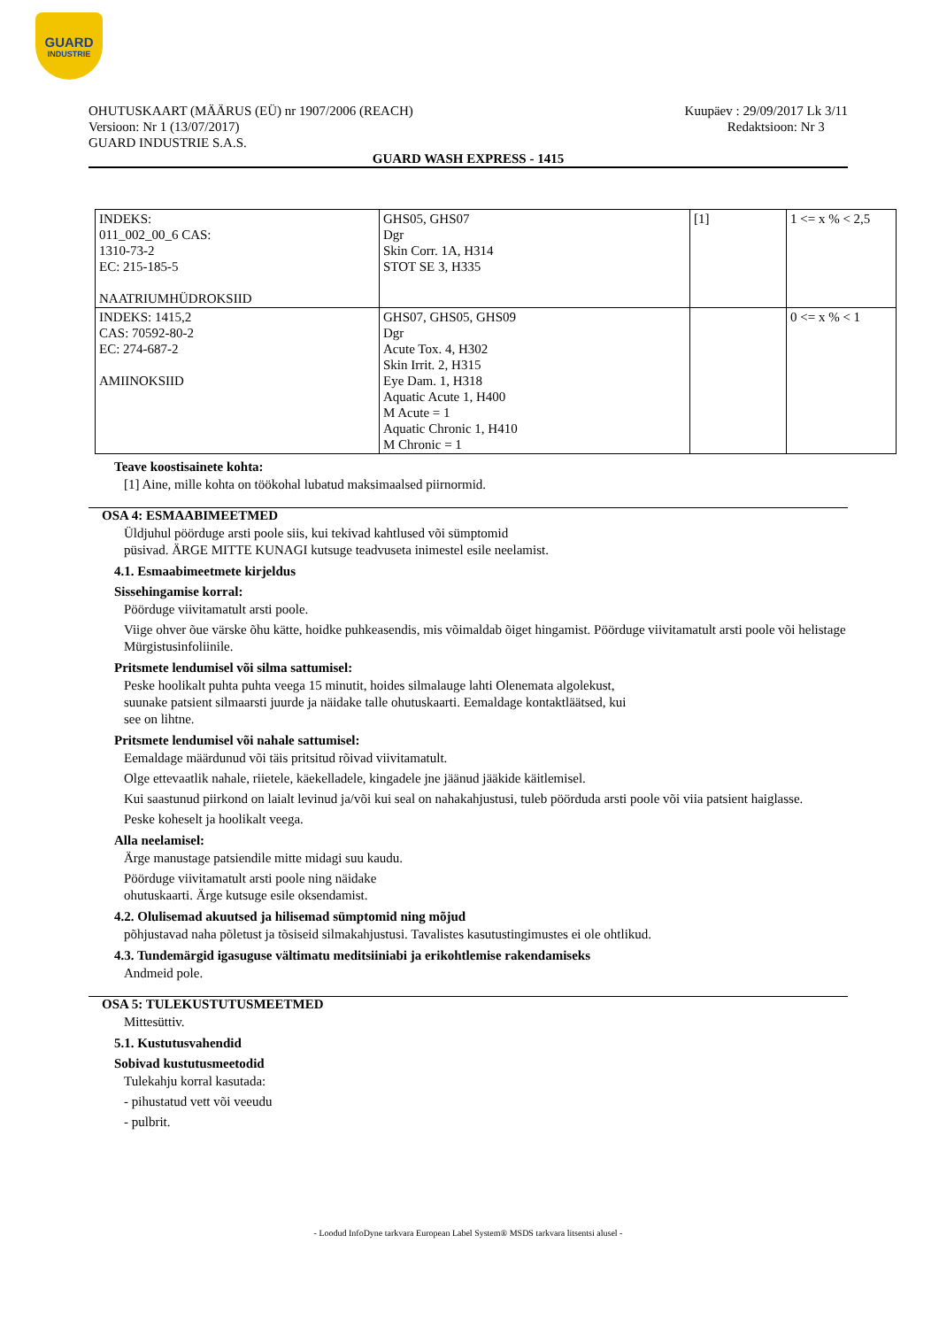GUARD
INDUSTRIE
OHUTUSKAART (MÄÄRUS (EÜ) nr 1907/2006 (REACH)
Versioon: Nr 1 (13/07/2017)
GUARD INDUSTRIE S.A.S.
Kuupäev : 29/09/2017 Lk 3/11
Redaktsioon: Nr 3
GUARD WASH EXPRESS - 1415
| INDEKS: 011_002_00_6 CAS: 1310-73-2 EC: 215-185-5 NAATRIUMHÜDROKSIID | GHS05, GHS07 Dgr Skin Corr. 1A, H314 STOT SE 3, H335 | [1] | 1 <= x % < 2,5 |
| INDEKS: 1415,2 CAS: 70592-80-2 EC: 274-687-2 AMIINOKSIID | GHS07, GHS05, GHS09 Dgr Acute Tox. 4, H302 Skin Irrit. 2, H315 Eye Dam. 1, H318 Aquatic Acute 1, H400 M Acute = 1 Aquatic Chronic 1, H410 M Chronic = 1 | | 0 <= x % < 1 |
Teave koostisainete kohta:
[1] Aine, mille kohta on töökohal lubatud maksimaalsed piirnormid.
OSA 4: ESMAABIMEETMED
Üldjuhul pöörduge arsti poole siis, kui tekivad kahtlused või sümptomid
püsivad. ÄRGE MITTE KUNAGI kutsuge teadvuseta inimestel esile neelamist.
4.1. Esmaabimeetmete kirjeldus
Sissehingamise korral:
Pöörduge viivitamatult arsti poole.
Viige ohver õue värske õhu kätte, hoidke puhkeasendis, mis võimaldab õiget hingamist. Pöörduge viivitamatult arsti poole või helistage Mürgistusinfoliinile.
Pritsmete lendumisel või silma sattumisel:
Peske hoolikalt puhta puhta veega 15 minutit, hoides silmalauge lahti Olenemata algolekust,
suunake patsient silmaarsti juurde ja näidake talle ohutuskaarti. Eemaldage kontaktläätsed, kui
see on lihtne.
Pritsmete lendumisel või nahale sattumisel:
Eemaldage määrdunud või täis pritsitud rõivad viivitamatult.
Olge ettevaatlik nahale, riietele, käekelladele, kingadele jne jäänud jääkide käitlemisel.
Kui saastunud piirkond on laialt levinud ja/või kui seal on nahakahjustusi, tuleb pöörduda arsti poole või viia patsient haiglasse.
Peske koheselt ja hoolikalt veega.
Alla neelamisel:
Ärge manustage patsiendile mitte midagi suu kaudu.
Pöörduge viivitamatult arsti poole ning näidake
ohutuskaarti. Ärge kutsuge esile oksendamist.
4.2. Olulisemad akuutsed ja hilisemad sümptomid ning mõjud
põhjustavad naha põletust ja tõsiseid silmakahjustusi. Tavalistes kasutustingimustes ei ole ohtlikud.
4.3. Tundemärgid igasuguse vältimatu meditsiiniabi ja erikohtlemise rakendamiseks
Andmeid pole.
OSA 5: TULEKUSTUTUSMEETMED
Mittesüttiv.
5.1. Kustutusvahendid
Sobivad kustutusmeetodid
Tulekahju korral kasutada:
- pihustatud vett või veeudu
- pulbrit.
- Loodud InfoDyne tarkvara European Label System® MSDS tarkvara litsentsi alusel -